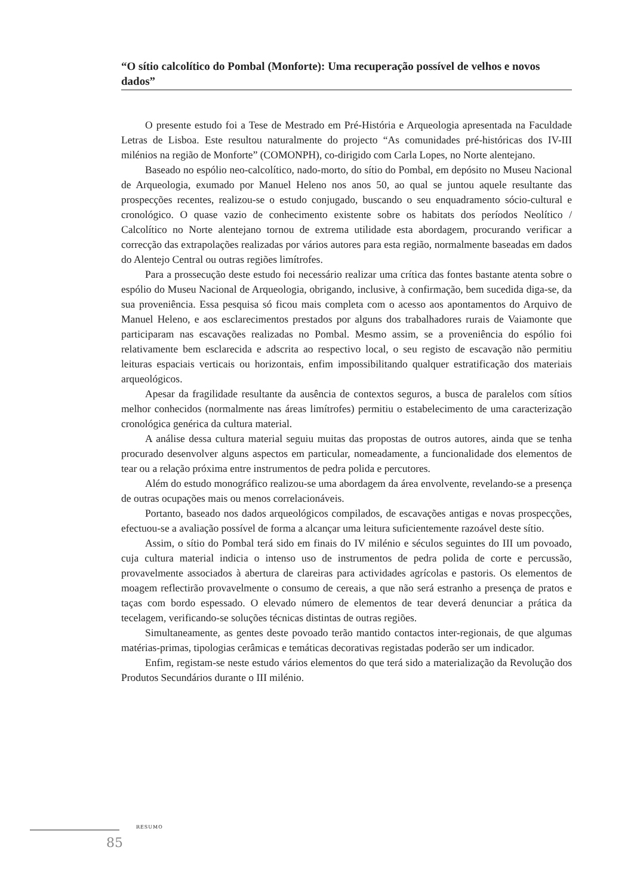“O sítio calcolítico do Pombal (Monforte): Uma recuperação possível de velhos e novos dados”
O presente estudo foi a Tese de Mestrado em Pré-História e Arqueologia apresentada na Faculdade Letras de Lisboa. Este resultou naturalmente do projecto “As comunidades pré-históricas dos IV-III milénios na região de Monforte” (COMONPH), co-dirigido com Carla Lopes, no Norte alentejano.
Baseado no espólio neo-calcolítico, nado-morto, do sítio do Pombal, em depósito no Museu Nacional de Arqueologia, exumado por Manuel Heleno nos anos 50, ao qual se juntou aquele resultante das prospecções recentes, realizou-se o estudo conjugado, buscando o seu enquadramento sócio-cultural e cronológico. O quase vazio de conhecimento existente sobre os habitats dos períodos Neolítico / Calcolítico no Norte alentejano tornou de extrema utilidade esta abordagem, procurando verificar a correcção das extrapolações realizadas por vários autores para esta região, normalmente baseadas em dados do Alentejo Central ou outras regiões limítrofes.
Para a prossecução deste estudo foi necessário realizar uma crítica das fontes bastante atenta sobre o espólio do Museu Nacional de Arqueologia, obrigando, inclusive, à confirmação, bem sucedida diga-se, da sua proveniência. Essa pesquisa só ficou mais completa com o acesso aos apontamentos do Arquivo de Manuel Heleno, e aos esclarecimentos prestados por alguns dos trabalhadores rurais de Vaiamonte que participaram nas escavações realizadas no Pombal. Mesmo assim, se a proveniência do espólio foi relativamente bem esclarecida e adscrita ao respectivo local, o seu registo de escavação não permitiu leituras espaciais verticais ou horizontais, enfim impossibilitando qualquer estratificação dos materiais arqueológicos.
Apesar da fragilidade resultante da ausência de contextos seguros, a busca de paralelos com sítios melhor conhecidos (normalmente nas áreas limítrofes) permitiu o estabelecimento de uma caracterização cronológica genérica da cultura material.
A análise dessa cultura material seguiu muitas das propostas de outros autores, ainda que se tenha procurado desenvolver alguns aspectos em particular, nomeadamente, a funcionalidade dos elementos de tear ou a relação próxima entre instrumentos de pedra polida e percutores.
Além do estudo monográfico realizou-se uma abordagem da área envolvente, revelando-se a presença de outras ocupações mais ou menos correlacionáveis.
Portanto, baseado nos dados arqueológicos compilados, de escavações antigas e novas prospecções, efectuou-se a avaliação possível de forma a alcançar uma leitura suficientemente razoável deste sítio.
Assim, o sítio do Pombal terá sido em finais do IV milénio e séculos seguintes do III um povoado, cuja cultura material indicia o intenso uso de instrumentos de pedra polida de corte e percussão, provavelmente associados à abertura de clareiras para actividades agrícolas e pastoris. Os elementos de moagem reflectirão provavelmente o consumo de cereais, a que não será estranho a presença de pratos e taças com bordo espessado. O elevado número de elementos de tear deverá denunciar a prática da tecelagem, verificando-se soluções técnicas distintas de outras regiões.
Simultaneamente, as gentes deste povoado terão mantido contactos inter-regionais, de que algumas matérias-primas, tipologias cerâmicas e temáticas decorativas registadas poderão ser um indicador.
Enfim, registam-se neste estudo vários elementos do que terá sido a materialização da Revolução dos Produtos Secundários durante o III milénio.
RESUMO
85